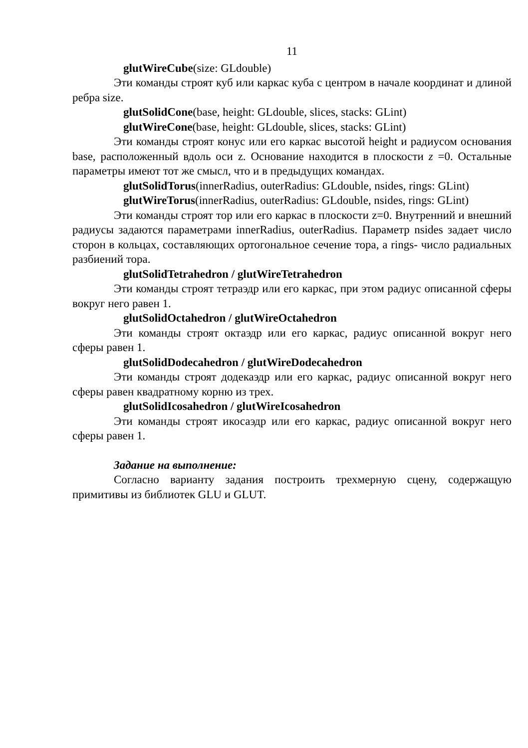11
glutWireCube(size: GLdouble)
Эти команды строят куб или каркас куба с центром в начале координат и длиной ребра size.
glutSolidCone(base, height: GLdouble, slices, stacks: GLint)
glutWireCone(base, height: GLdouble, slices, stacks: GLint)
Эти команды строят конус или его каркас высотой height и радиусом основания base, расположенный вдоль оси z. Основание находится в плоскости z =0. Остальные параметры имеют тот же смысл, что и в предыдущих командах.
glutSolidTorus(innerRadius, outerRadius: GLdouble, nsides, rings: GLint)
glutWireTorus(innerRadius, outerRadius: GLdouble, nsides, rings: GLint)
Эти команды строят тор или его каркас в плоскости z=0. Внутренний и внешний радиусы задаются параметрами innerRadius, outerRadius. Параметр nsides задает число сторон в кольцах, составляющих ортогональное сечение тора, а rings- число радиальных разбиений тора.
glutSolidTetrahedron / glutWireTetrahedron
Эти команды строят тетраэдр или его каркас, при этом радиус описанной сферы вокруг него равен 1.
glutSolidOctahedron / glutWireOctahedron
Эти команды строят октаэдр или его каркас, радиус описанной вокруг него сферы равен 1.
glutSolidDodecahedron / glutWireDodecahedron
Эти команды строят додекаэдр или его каркас, радиус описанной вокруг него сферы равен квадратному корню из трех.
glutSolidIcosahedron / glutWireIcosahedron
Эти команды строят икосаэдр или его каркас, радиус описанной вокруг него сферы равен 1.
Задание на выполнение:
Согласно варианту задания построить трехмерную сцену, содержащую примитивы из библиотек GLU и GLUT.